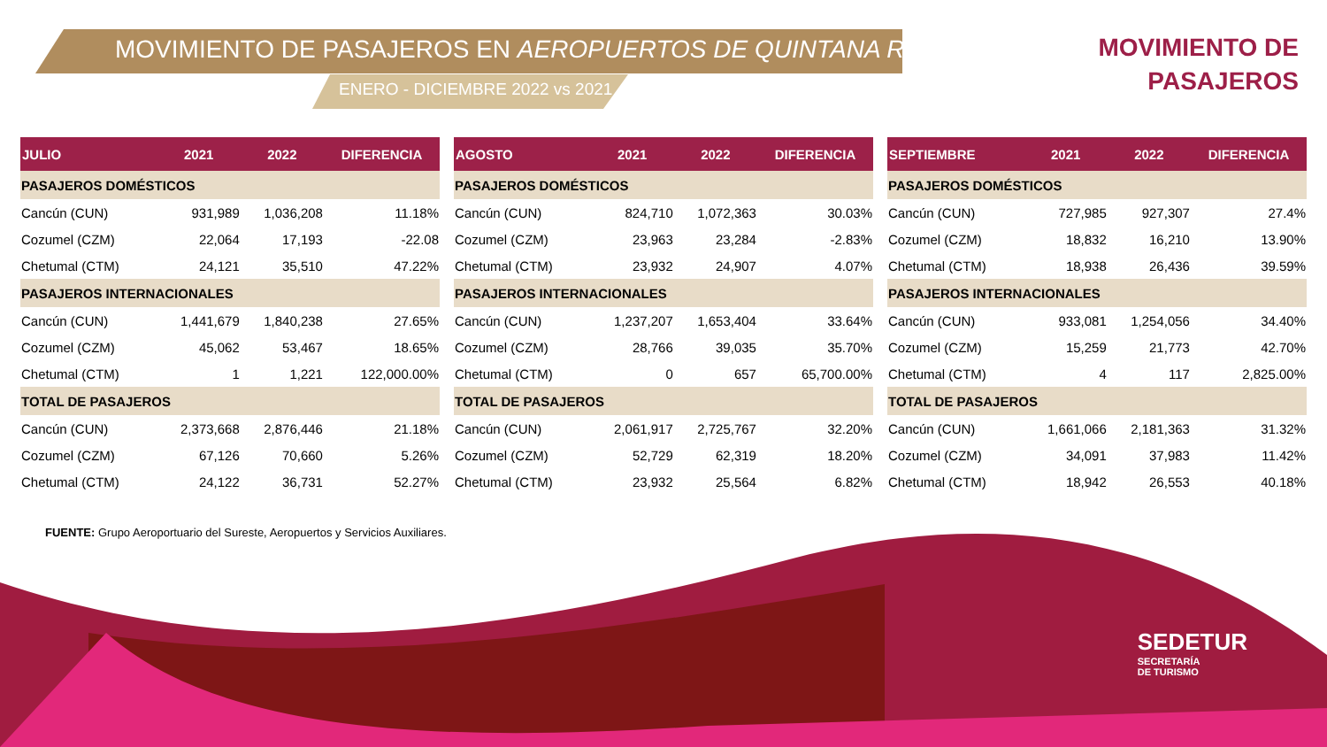MOVIMIENTO DE PASAJEROS EN AEROPUERTOS DE QUINTANA ROO
ENERO - DICIEMBRE 2022 vs 2021
MOVIMIENTO DE
PASAJEROS
| JULIO | 2021 | 2022 | DIFERENCIA |
| --- | --- | --- | --- |
| PASAJEROS DOMÉSTICOS | | | |
| Cancún (CUN) | 931,989 | 1,036,208 | 11.18% |
| Cozumel (CZM) | 22,064 | 17,193 | -22.08 |
| Chetumal (CTM) | 24,121 | 35,510 | 47.22% |
| PASAJEROS INTERNACIONALES | | | |
| Cancún (CUN) | 1,441,679 | 1,840,238 | 27.65% |
| Cozumel (CZM) | 45,062 | 53,467 | 18.65% |
| Chetumal (CTM) | 1 | 1,221 | 122,000.00% |
| TOTAL DE PASAJEROS | | | |
| Cancún (CUN) | 2,373,668 | 2,876,446 | 21.18% |
| Cozumel (CZM) | 67,126 | 70,660 | 5.26% |
| Chetumal (CTM) | 24,122 | 36,731 | 52.27% |
| AGOSTO | 2021 | 2022 | DIFERENCIA |
| --- | --- | --- | --- |
| PASAJEROS DOMÉSTICOS | | | |
| Cancún (CUN) | 824,710 | 1,072,363 | 30.03% |
| Cozumel (CZM) | 23,963 | 23,284 | -2.83% |
| Chetumal (CTM) | 23,932 | 24,907 | 4.07% |
| PASAJEROS INTERNACIONALES | | | |
| Cancún (CUN) | 1,237,207 | 1,653,404 | 33.64% |
| Cozumel (CZM) | 28,766 | 39,035 | 35.70% |
| Chetumal (CTM) | 0 | 657 | 65,700.00% |
| TOTAL DE PASAJEROS | | | |
| Cancún (CUN) | 2,061,917 | 2,725,767 | 32.20% |
| Cozumel (CZM) | 52,729 | 62,319 | 18.20% |
| Chetumal (CTM) | 23,932 | 25,564 | 6.82% |
| SEPTIEMBRE | 2021 | 2022 | DIFERENCIA |
| --- | --- | --- | --- |
| PASAJEROS DOMÉSTICOS | | | |
| Cancún (CUN) | 727,985 | 927,307 | 27.4% |
| Cozumel (CZM) | 18,832 | 16,210 | 13.90% |
| Chetumal (CTM) | 18,938 | 26,436 | 39.59% |
| PASAJEROS INTERNACIONALES | | | |
| Cancún (CUN) | 933,081 | 1,254,056 | 34.40% |
| Cozumel (CZM) | 15,259 | 21,773 | 42.70% |
| Chetumal (CTM) | 4 | 117 | 2,825.00% |
| TOTAL DE PASAJEROS | | | |
| Cancún (CUN) | 1,661,066 | 2,181,363 | 31.32% |
| Cozumel (CZM) | 34,091 | 37,983 | 11.42% |
| Chetumal (CTM) | 18,942 | 26,553 | 40.18% |
FUENTE: Grupo Aeroportuario del Sureste, Aeropuertos y Servicios Auxiliares.
SEDETUR
SECRETARÍA
DE TURISMO